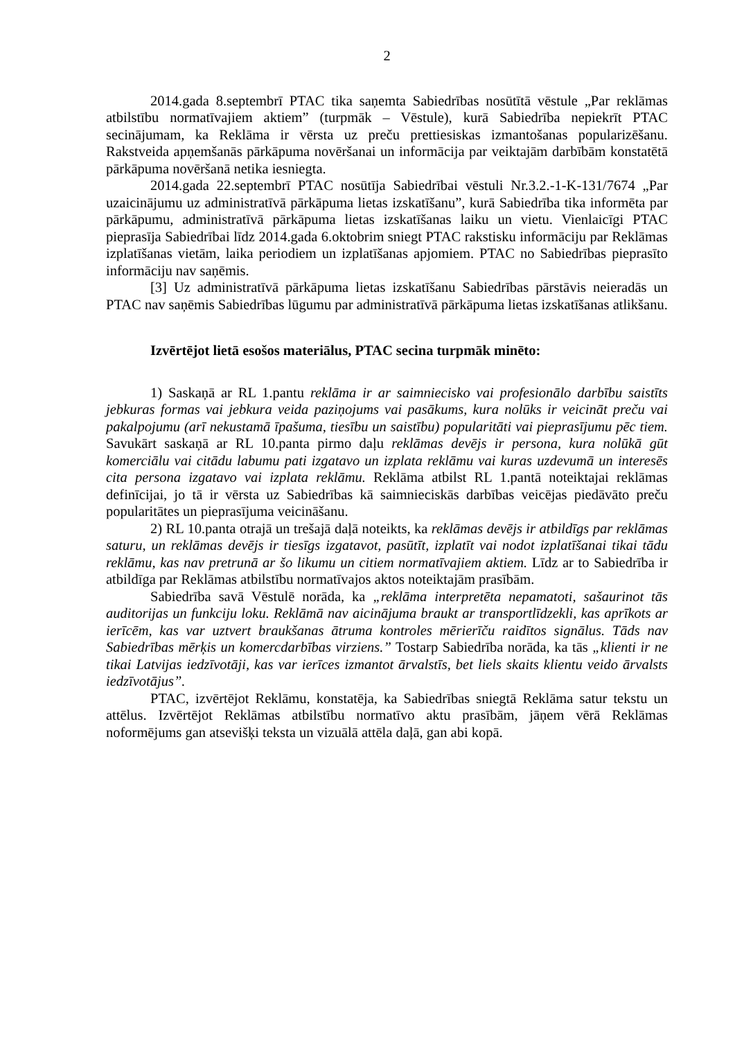2
2014.gada 8.septembrī PTAC tika saņemta Sabiedrības nosūtītā vēstule „Par reklāmas atbilstību normatīvajiem aktiem” (turpmāk – Vēstule), kurā Sabiedrība nepiekrīt PTAC secinājumam, ka Reklāma ir vērsta uz preču prettiesiskas izmantošanas popularizēšanu. Rakstveida apņemšanās pārkāpuma novēršanai un informācija par veiktajām darbībām konstatētā pārkāpuma novēršanā netika iesniegta.
2014.gada 22.septembrī PTAC nosūtīja Sabiedrībai vēstuli Nr.3.2.-1-K-131/7674 „Par uzaicinājumu uz administratīvā pārkāpuma lietas izskatīšanu”, kurā Sabiedrība tika informēta par pārkāpumu, administratīvā pārkāpuma lietas izskatīšanas laiku un vietu. Vienlaicīgi PTAC pieprasīja Sabiedrībai līdz 2014.gada 6.oktobrim sniegt PTAC rakstisku informāciju par Reklāmas izplatīšanas vietām, laika periodiem un izplatīšanas apjomiem. PTAC no Sabiedrības pieprasīto informāciju nav saņēmis.
[3] Uz administratīvā pārkāpuma lietas izskatīšanu Sabiedrības pārstāvis neieradās un PTAC nav saņēmis Sabiedrības lūgumu par administratīvā pārkāpuma lietas izskatīšanas atlikšanu.
Izvērtējot lietā esošos materiālus, PTAC secina turpmāk minēto:
1) Saskaņā ar RL 1.pantu reklāma ir ar saimniecisko vai profesionālo darbību saistīts jebkuras formas vai jebkura veida paziņojums vai pasākums, kura nolūks ir veicināt preču vai pakalpojumu (arī nekustamā īpašuma, tiesību un saistību) popularitāti vai pieprasījumu pēc tiem. Savukārt saskaņā ar RL 10.panta pirmo daļu reklāmas devējs ir persona, kura nolūkā gūt komerciālu vai citādu labumu pati izgatavo un izplata reklāmu vai kuras uzdevumā un interesēs cita persona izgatavo vai izplata reklāmu. Reklāma atbilst RL 1.pantā noteiktajai reklāmas definīcijai, jo tā ir vērsta uz Sabiedrības kā saimnieciskās darbības veicējas piedāvāto preču popularitātes un pieprasījuma veicināšanu.
2) RL 10.panta otrajā un trešajā daļā noteikts, ka reklāmas devējs ir atbildīgs par reklāmas saturu, un reklāmas devējs ir tiesīgs izgatavot, pasūtīt, izplatīt vai nodot izplatīšanai tikai tādu reklāmu, kas nav pretrunā ar šo likumu un citiem normatīvajiem aktiem. Līdz ar to Sabiedrība ir atbildīga par Reklāmas atbilstību normatīvajos aktos noteiktajām prasībām.
Sabiedrība savā Vēstulē norāda, ka „reklāma interpretēta nepamatoti, sašaurinot tās auditorijas un funkciju loku. Reklāmā nav aicinājuma braukt ar transportlīdzekli, kas aprīkots ar ierīcēm, kas var uztvert braukšanas ātruma kontroles mērierīču raidītos signālus. Tāds nav Sabiedrības mērķis un komercdarbības virziens.” Tostarp Sabiedrība norāda, ka tās „klienti ir ne tikai Latvijas iedzīvotāji, kas var ierīces izmantot ārvalstīs, bet liels skaits klientu veido ārvalsts iedzīvotājus”.
PTAC, izvērtējot Reklāmu, konstatēja, ka Sabiedrības sniegtā Reklāma satur tekstu un attēlus. Izvērtējot Reklāmas atbilstību normatīvo aktu prasībām, jāņem vērā Reklāmas noformējums gan atsevišķi teksta un vizuālā attēla daļā, gan abi kopā.